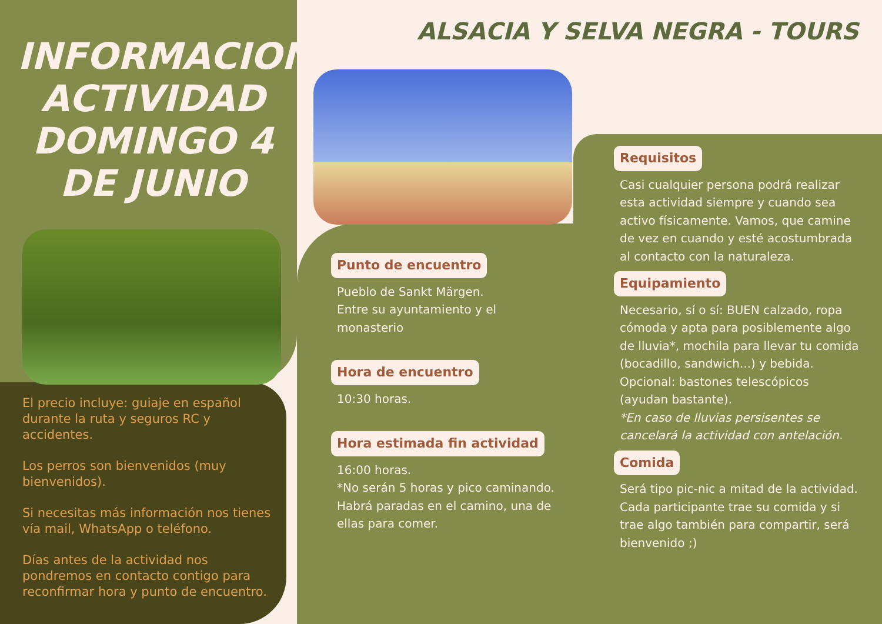INFORMACION ACTIVIDAD DOMINGO 4 DE JUNIO
ALSACIA Y SELVA NEGRA - TOURS
El precio incluye: guiaje en español durante la ruta y seguros RC y accidentes.
Los perros son bienvenidos (muy bienvenidos).
Si necesitas más información nos tienes vía mail, WhatsApp o teléfono.
Días antes de la actividad nos pondremos en contacto contigo para reconfirmar hora y punto de encuentro.
Punto de encuentro
Pueblo de Sankt Märgen.
Entre su ayuntamiento y el monasterio
Hora de encuentro
10:30 horas.
Hora estimada fin actividad
16:00 horas.
*No serán 5 horas y pico caminando. Habrá paradas en el camino, una de ellas para comer.
Requisitos
Casi cualquier persona podrá realizar esta actividad siempre y cuando sea activo físicamente. Vamos, que camine de vez en cuando y esté acostumbrada al contacto con la naturaleza.
Equipamiento
Necesario, sí o sí: BUEN calzado, ropa cómoda y apta para posiblemente algo de lluvia*, mochila para llevar tu comida (bocadillo, sandwich...) y bebida. Opcional: bastones telescópicos (ayudan bastante).
*En caso de lluvias persisentes se cancelará la actividad con antelación.
Comida
Será tipo pic-nic a mitad de la actividad. Cada participante trae su comida y si trae algo también para compartir, será bienvenido ;)